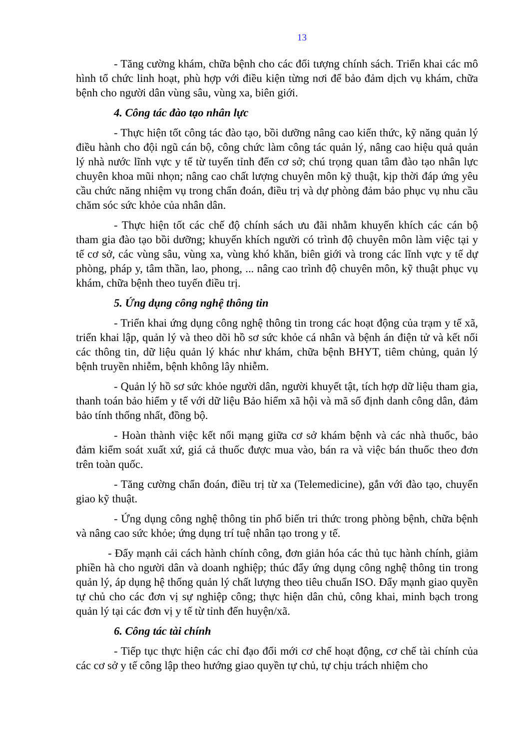13
- Tăng cường khám, chữa bệnh cho các đối tượng chính sách. Triển khai các mô hình tổ chức linh hoạt, phù hợp với điều kiện từng nơi để bảo đảm dịch vụ khám, chữa bệnh cho người dân vùng sâu, vùng xa, biên giới.
4. Công tác đào tạo nhân lực
- Thực hiện tốt công tác đào tạo, bồi dưỡng nâng cao kiến thức, kỹ năng quản lý điều hành cho đội ngũ cán bộ, công chức làm công tác quản lý, nâng cao hiệu quả quản lý nhà nước lĩnh vực y tế từ tuyến tỉnh đến cơ sở; chú trọng quan tâm đào tạo nhân lực chuyên khoa mũi nhọn; nâng cao chất lượng chuyên môn kỹ thuật, kịp thời đáp ứng yêu cầu chức năng nhiệm vụ trong chẩn đoán, điều trị và dự phòng đảm bảo phục vụ nhu cầu chăm sóc sức khỏe của nhân dân.
- Thực hiện tốt các chế độ chính sách ưu đãi nhằm khuyến khích các cán bộ tham gia đào tạo bồi dưỡng; khuyến khích người có trình độ chuyên môn làm việc tại y tế cơ sở, các vùng sâu, vùng xa, vùng khó khăn, biên giới và trong các lĩnh vực y tế dự phòng, pháp y, tâm thần, lao, phong, ... nâng cao trình độ chuyên môn, kỹ thuật phục vụ khám, chữa bệnh theo tuyến điều trị.
5. Ứng dụng công nghệ thông tin
- Triển khai ứng dụng công nghệ thông tin trong các hoạt động của trạm y tế xã, triển khai lập, quản lý và theo dõi hồ sơ sức khỏe cá nhân và bệnh án điện tử và kết nối các thông tin, dữ liệu quản lý khác như khám, chữa bệnh BHYT, tiêm chủng, quản lý bệnh truyền nhiễm, bệnh không lây nhiễm.
- Quản lý hồ sơ sức khỏe người dân, người khuyết tật, tích hợp dữ liệu tham gia, thanh toán bảo hiểm y tế với dữ liệu Bảo hiểm xã hội và mã số định danh công dân, đảm bảo tính thống nhất, đồng bộ.
- Hoàn thành việc kết nối mạng giữa cơ sở khám bệnh và các nhà thuốc, bảo đảm kiểm soát xuất xứ, giá cả thuốc được mua vào, bán ra và việc bán thuốc theo đơn trên toàn quốc.
- Tăng cường chẩn đoán, điều trị từ xa (Telemedicine), gắn với đào tạo, chuyển giao kỹ thuật.
- Ứng dụng công nghệ thông tin phổ biến tri thức trong phòng bệnh, chữa bệnh và nâng cao sức khỏe; ứng dụng trí tuệ nhân tạo trong y tế.
- Đẩy mạnh cải cách hành chính công, đơn giản hóa các thủ tục hành chính, giảm phiền hà cho người dân và doanh nghiệp; thúc đẩy ứng dụng công nghệ thông tin trong quản lý, áp dụng hệ thống quản lý chất lượng theo tiêu chuẩn ISO. Đẩy mạnh giao quyền tự chủ cho các đơn vị sự nghiệp công; thực hiện dân chủ, công khai, minh bạch trong quản lý tại các đơn vị y tế từ tỉnh đến huyện/xã.
6. Công tác tài chính
- Tiếp tục thực hiện các chỉ đạo đổi mới cơ chế hoạt động, cơ chế tài chính của các cơ sở y tế công lập theo hướng giao quyền tự chủ, tự chịu trách nhiệm cho